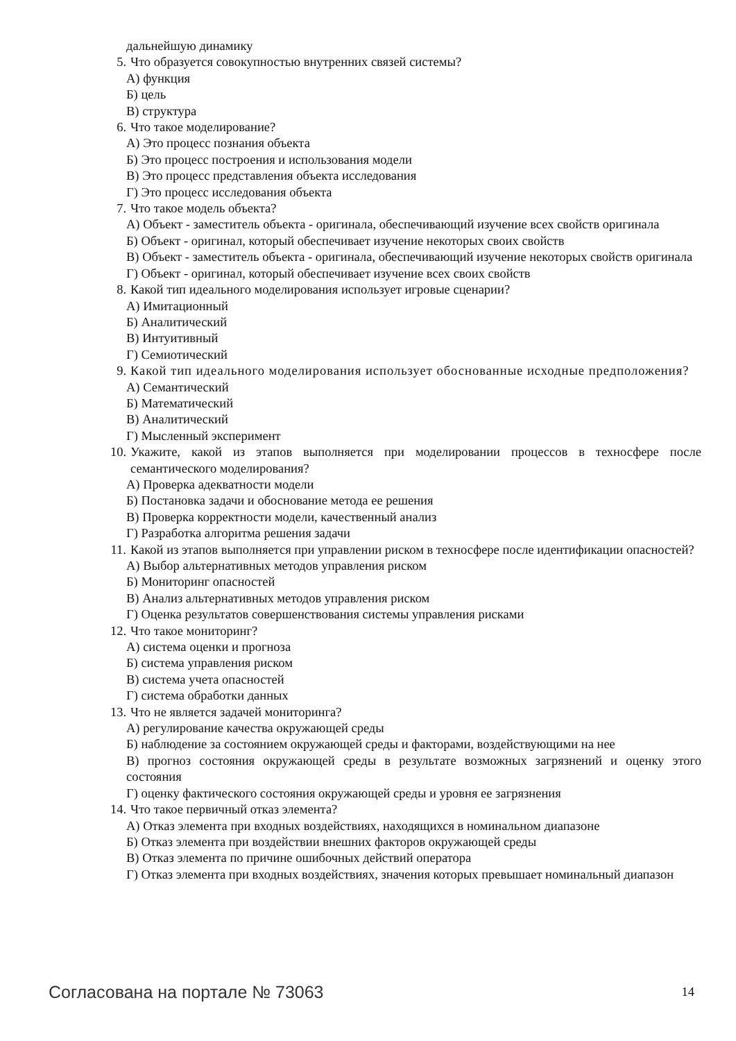дальнейшую динамику
5. Что образуется совокупностью внутренних связей системы?
А) функция
Б) цель
В) структура
6. Что такое моделирование?
А) Это процесс познания объекта
Б) Это процесс построения и использования модели
В) Это процесс представления объекта исследования
Г) Это процесс исследования объекта
7. Что такое модель объекта?
А) Объект - заместитель объекта - оригинала, обеспечивающий изучение всех свойств оригинала
Б) Объект - оригинал, который обеспечивает изучение некоторых своих свойств
В) Объект - заместитель объекта - оригинала, обеспечивающий изучение некоторых свойств оригинала
Г) Объект - оригинал, который обеспечивает изучение всех своих свойств
8. Какой тип идеального моделирования использует игровые сценарии?
А) Имитационный
Б) Аналитический
В) Интуитивный
Г) Семиотический
9. Какой тип идеального моделирования использует обоснованные исходные предположения?
А) Семантический
Б) Математический
В) Аналитический
Г) Мысленный эксперимент
10. Укажите, какой из этапов выполняется при моделировании процессов в техносфере после семантического моделирования?
А) Проверка адекватности модели
Б) Постановка задачи и обоснование метода ее решения
В) Проверка корректности модели, качественный анализ
Г) Разработка алгоритма решения задачи
11. Какой из этапов выполняется при управлении риском в техносфере после идентификации опасностей?
А) Выбор альтернативных методов управления риском
Б) Мониторинг опасностей
В) Анализ альтернативных методов управления риском
Г) Оценка результатов совершенствования системы управления рисками
12. Что такое мониторинг?
А) система оценки и прогноза
Б) система управления риском
В) система учета опасностей
Г) система обработки данных
13. Что не является задачей мониторинга?
А) регулирование качества окружающей среды
Б) наблюдение за состоянием окружающей среды и факторами, воздействующими на нее
В) прогноз состояния окружающей среды в результате возможных загрязнений и оценку этого состояния
Г) оценку фактического состояния окружающей среды и уровня ее загрязнения
14. Что такое первичный отказ элемента?
А) Отказ элемента при входных воздействиях, находящихся в номинальном диапазоне
Б) Отказ элемента при воздействии внешних факторов окружающей среды
В) Отказ элемента по причине ошибочных действий оператора
Г) Отказ элемента при входных воздействиях, значения которых превышает номинальный диапазон
Согласована на портале № 73063 14